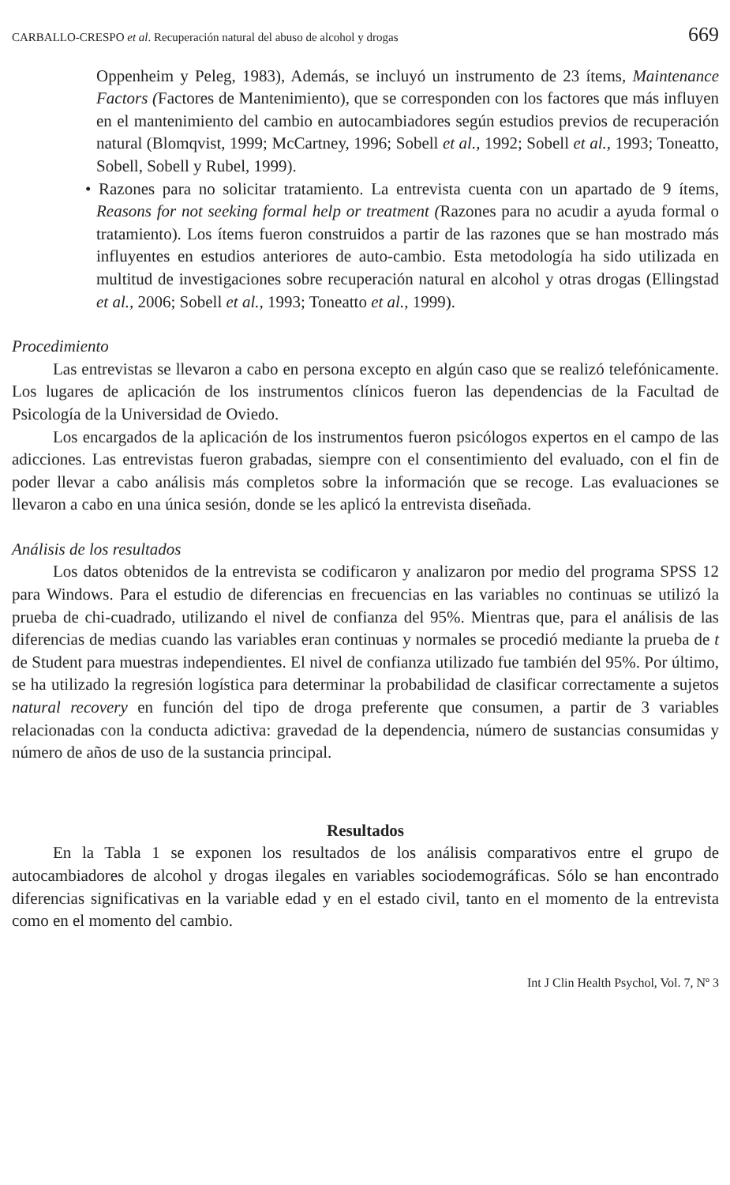CARBALLO-CRESPO et al. Recuperación natural del abuso de alcohol y drogas 669
Oppenheim y Peleg, 1983), Además, se incluyó un instrumento de 23 ítems, Maintenance Factors (Factores de Mantenimiento), que se corresponden con los factores que más influyen en el mantenimiento del cambio en autocambiadores según estudios previos de recuperación natural (Blomqvist, 1999; McCartney, 1996; Sobell et al., 1992; Sobell et al., 1993; Toneatto, Sobell, Sobell y Rubel, 1999).
• Razones para no solicitar tratamiento. La entrevista cuenta con un apartado de 9 ítems, Reasons for not seeking formal help or treatment (Razones para no acudir a ayuda formal o tratamiento). Los ítems fueron construidos a partir de las razones que se han mostrado más influyentes en estudios anteriores de auto-cambio. Esta metodología ha sido utilizada en multitud de investigaciones sobre recuperación natural en alcohol y otras drogas (Ellingstad et al., 2006; Sobell et al., 1993; Toneatto et al., 1999).
Procedimiento
Las entrevistas se llevaron a cabo en persona excepto en algún caso que se realizó telefónicamente. Los lugares de aplicación de los instrumentos clínicos fueron las dependencias de la Facultad de Psicología de la Universidad de Oviedo.
Los encargados de la aplicación de los instrumentos fueron psicólogos expertos en el campo de las adicciones. Las entrevistas fueron grabadas, siempre con el consentimiento del evaluado, con el fin de poder llevar a cabo análisis más completos sobre la información que se recoge. Las evaluaciones se llevaron a cabo en una única sesión, donde se les aplicó la entrevista diseñada.
Análisis de los resultados
Los datos obtenidos de la entrevista se codificaron y analizaron por medio del programa SPSS 12 para Windows. Para el estudio de diferencias en frecuencias en las variables no continuas se utilizó la prueba de chi-cuadrado, utilizando el nivel de confianza del 95%. Mientras que, para el análisis de las diferencias de medias cuando las variables eran continuas y normales se procedió mediante la prueba de t de Student para muestras independientes. El nivel de confianza utilizado fue también del 95%. Por último, se ha utilizado la regresión logística para determinar la probabilidad de clasificar correctamente a sujetos natural recovery en función del tipo de droga preferente que consumen, a partir de 3 variables relacionadas con la conducta adictiva: gravedad de la dependencia, número de sustancias consumidas y número de años de uso de la sustancia principal.
Resultados
En la Tabla 1 se exponen los resultados de los análisis comparativos entre el grupo de autocambiadores de alcohol y drogas ilegales en variables sociodemográficas. Sólo se han encontrado diferencias significativas en la variable edad y en el estado civil, tanto en el momento de la entrevista como en el momento del cambio.
Int J Clin Health Psychol, Vol. 7, Nº 3